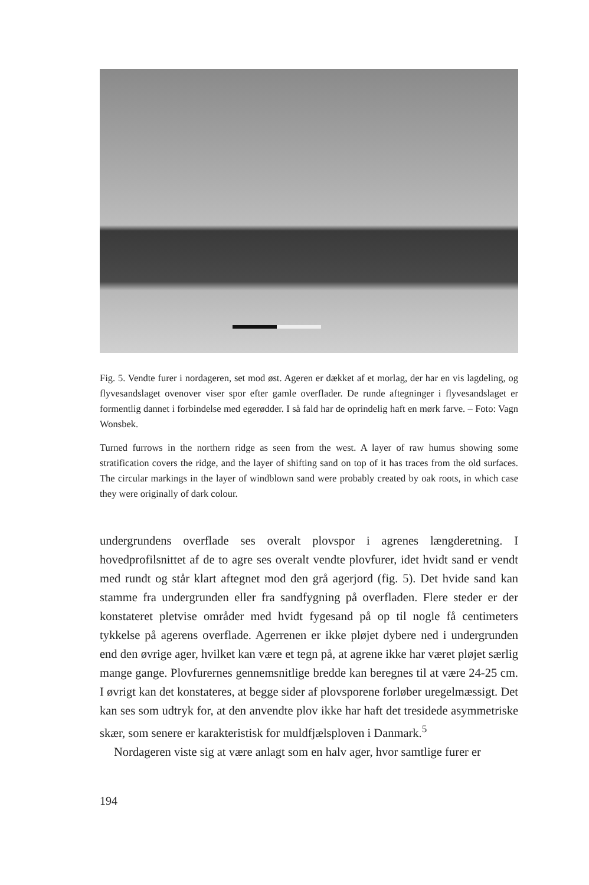Fig. 5. Vendte furer i nordageren, set mod øst. Ageren er dækket af et morlag, der har en vis lagdeling, og flyvesandslaget ovenover viser spor efter gamle overflader. De runde aftegninger i flyvesandslaget er formentlig dannet i forbindelse med egerødder. I så fald har de oprindelig haft en mørk farve. – Foto: Vagn Wonsbek.
Turned furrows in the northern ridge as seen from the west. A layer of raw humus showing some stratification covers the ridge, and the layer of shifting sand on top of it has traces from the old surfaces. The circular markings in the layer of windblown sand were probably created by oak roots, in which case they were originally of dark colour.
undergrundens overflade ses overalt plovspor i agrenes længderetning. I hovedprofilsnittet af de to agre ses overalt vendte plovfurer, idet hvidt sand er vendt med rundt og står klart aftegnet mod den grå agerjord (fig. 5). Det hvide sand kan stamme fra undergrunden eller fra sandfygning på overfladen. Flere steder er der konstateret pletvise områder med hvidt fygesand på op til nogle få centimeters tykkelse på agerens overflade. Agerrenen er ikke pløjet dybere ned i undergrunden end den øvrige ager, hvilket kan være et tegn på, at agrene ikke har været pløjet særlig mange gange. Plovfurernes gennemsnitlige bredde kan beregnes til at være 24-25 cm. I øvrigt kan det konstateres, at begge sider af plovsporene forløber uregelmæssigt. Det kan ses som udtryk for, at den anvendte plov ikke har haft det tresidede asymmetriske skær, som senere er karakteristisk for muldfjælsploven i Danmark.<sup>5</sup>
Nordageren viste sig at være anlagt som en halv ager, hvor samtlige furer er
194